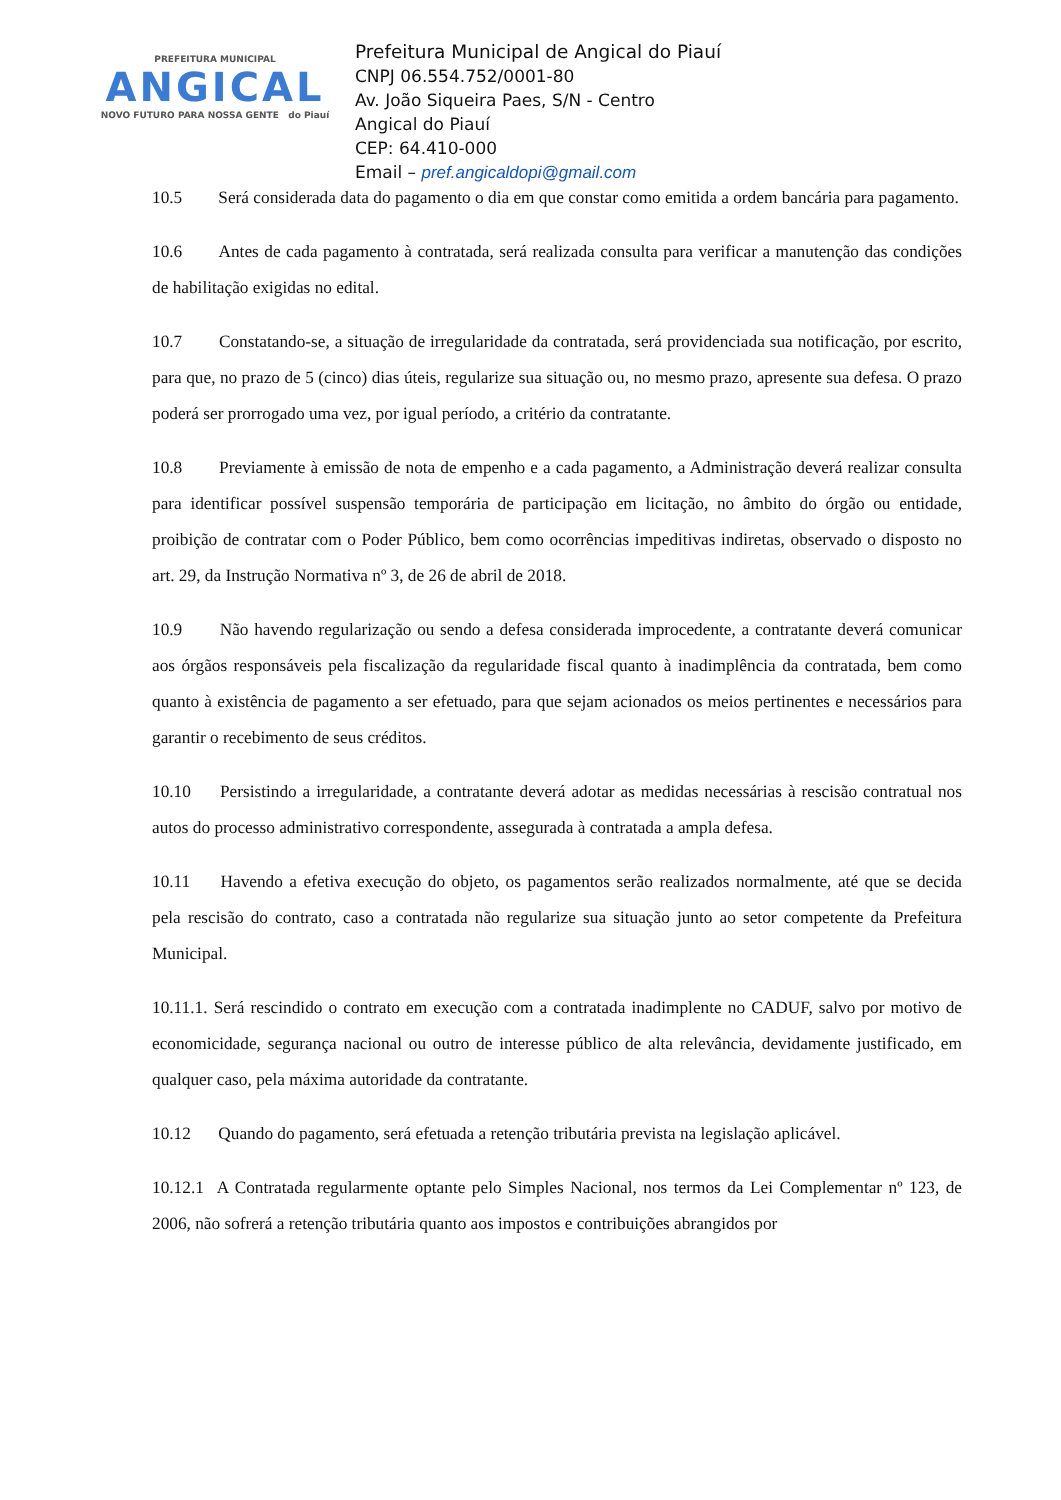PREFEITURA MUNICIPAL
ANGICAL
NOVO FUTURO PARA NOSSA GENTE do Piauí
Prefeitura Municipal de Angical do Piauí
CNPJ 06.554.752/0001-80
Av. João Siqueira Paes, S/N - Centro
Angical do Piauí
CEP: 64.410-000
Email – pref.angicaldopi@gmail.com
10.5 Será considerada data do pagamento o dia em que constar como emitida a ordem bancária para pagamento.
10.6 Antes de cada pagamento à contratada, será realizada consulta para verificar a manutenção das condições de habilitação exigidas no edital.
10.7 Constatando-se, a situação de irregularidade da contratada, será providenciada sua notificação, por escrito, para que, no prazo de 5 (cinco) dias úteis, regularize sua situação ou, no mesmo prazo, apresente sua defesa. O prazo poderá ser prorrogado uma vez, por igual período, a critério da contratante.
10.8 Previamente à emissão de nota de empenho e a cada pagamento, a Administração deverá realizar consulta para identificar possível suspensão temporária de participação em licitação, no âmbito do órgão ou entidade, proibição de contratar com o Poder Público, bem como ocorrências impeditivas indiretas, observado o disposto no art. 29, da Instrução Normativa nº 3, de 26 de abril de 2018.
10.9 Não havendo regularização ou sendo a defesa considerada improcedente, a contratante deverá comunicar aos órgãos responsáveis pela fiscalização da regularidade fiscal quanto à inadimplência da contratada, bem como quanto à existência de pagamento a ser efetuado, para que sejam acionados os meios pertinentes e necessários para garantir o recebimento de seus créditos.
10.10 Persistindo a irregularidade, a contratante deverá adotar as medidas necessárias à rescisão contratual nos autos do processo administrativo correspondente, assegurada à contratada a ampla defesa.
10.11 Havendo a efetiva execução do objeto, os pagamentos serão realizados normalmente, até que se decida pela rescisão do contrato, caso a contratada não regularize sua situação junto ao setor competente da Prefeitura Municipal.
10.11.1. Será rescindido o contrato em execução com a contratada inadimplente no CADUF, salvo por motivo de economicidade, segurança nacional ou outro de interesse público de alta relevância, devidamente justificado, em qualquer caso, pela máxima autoridade da contratante.
10.12 Quando do pagamento, será efetuada a retenção tributária prevista na legislação aplicável.
10.12.1 A Contratada regularmente optante pelo Simples Nacional, nos termos da Lei Complementar nº 123, de 2006, não sofrerá a retenção tributária quanto aos impostos e contribuições abrangidos por